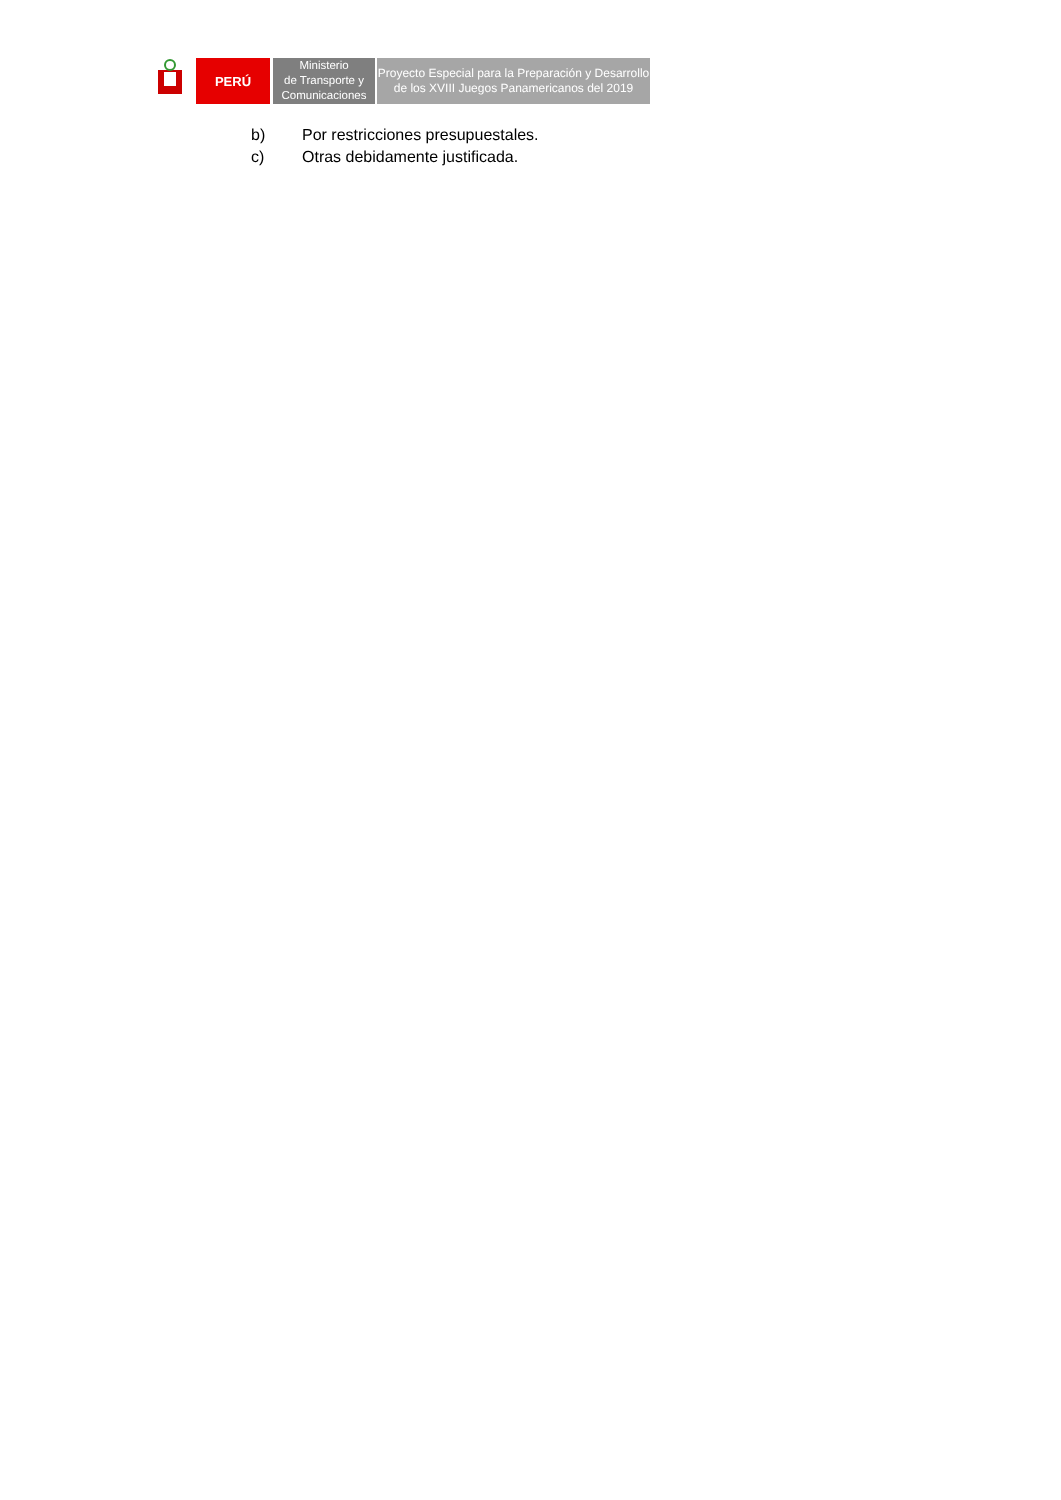PERÚ
Ministerio
de Transporte y
Comunicaciones
Proyecto Especial para la Preparación y Desarrollo
de los XVIII Juegos Panamericanos del 2019
b) Por restricciones presupuestales.
c) Otras debidamente justificada.